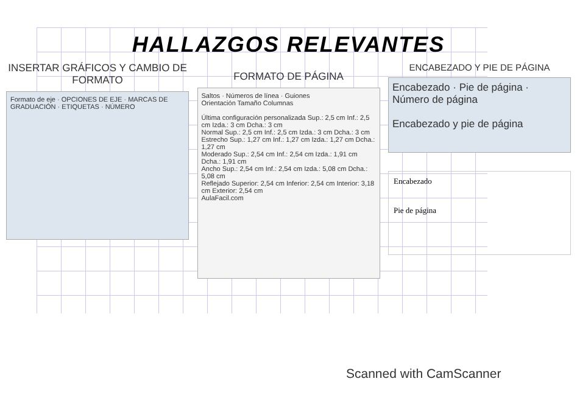HALLAZGOS RELEVANTES
INSERTAR GRÁFICOS Y CAMBIO DE FORMATO
Formato de eje · OPCIONES DE EJE · MARCAS DE GRADUACIÓN · ETIQUETAS · NÚMERO
FORMATO DE PÁGINA
Saltos · Números de línea · Guiones
Orientación Tamaño Columnas
Última configuración personalizada Sup.: 2,5 cm Inf.: 2,5 cm Izda.: 3 cm Dcha.: 3 cm
Normal Sup.: 2,5 cm Inf.: 2,5 cm Izda.: 3 cm Dcha.: 3 cm
Estrecho Sup.: 1,27 cm Inf.: 1,27 cm Izda.: 1,27 cm Dcha.: 1,27 cm
Moderado Sup.: 2,54 cm Inf.: 2,54 cm Izda.: 1,91 cm Dcha.: 1,91 cm
Ancho Sup.: 2,54 cm Inf.: 2,54 cm Izda.: 5,08 cm Dcha.: 5,08 cm
Reflejado Superior: 2,54 cm Inferior: 2,54 cm Interior: 3,18 cm Exterior: 2,54 cm
AulaFacil.com
ENCABEZADO Y PIE DE PÁGINA
Encabezado · Pie de página · Número de página
Encabezado y pie de página
Encabezado
Pie de página
Scanned with CamScanner